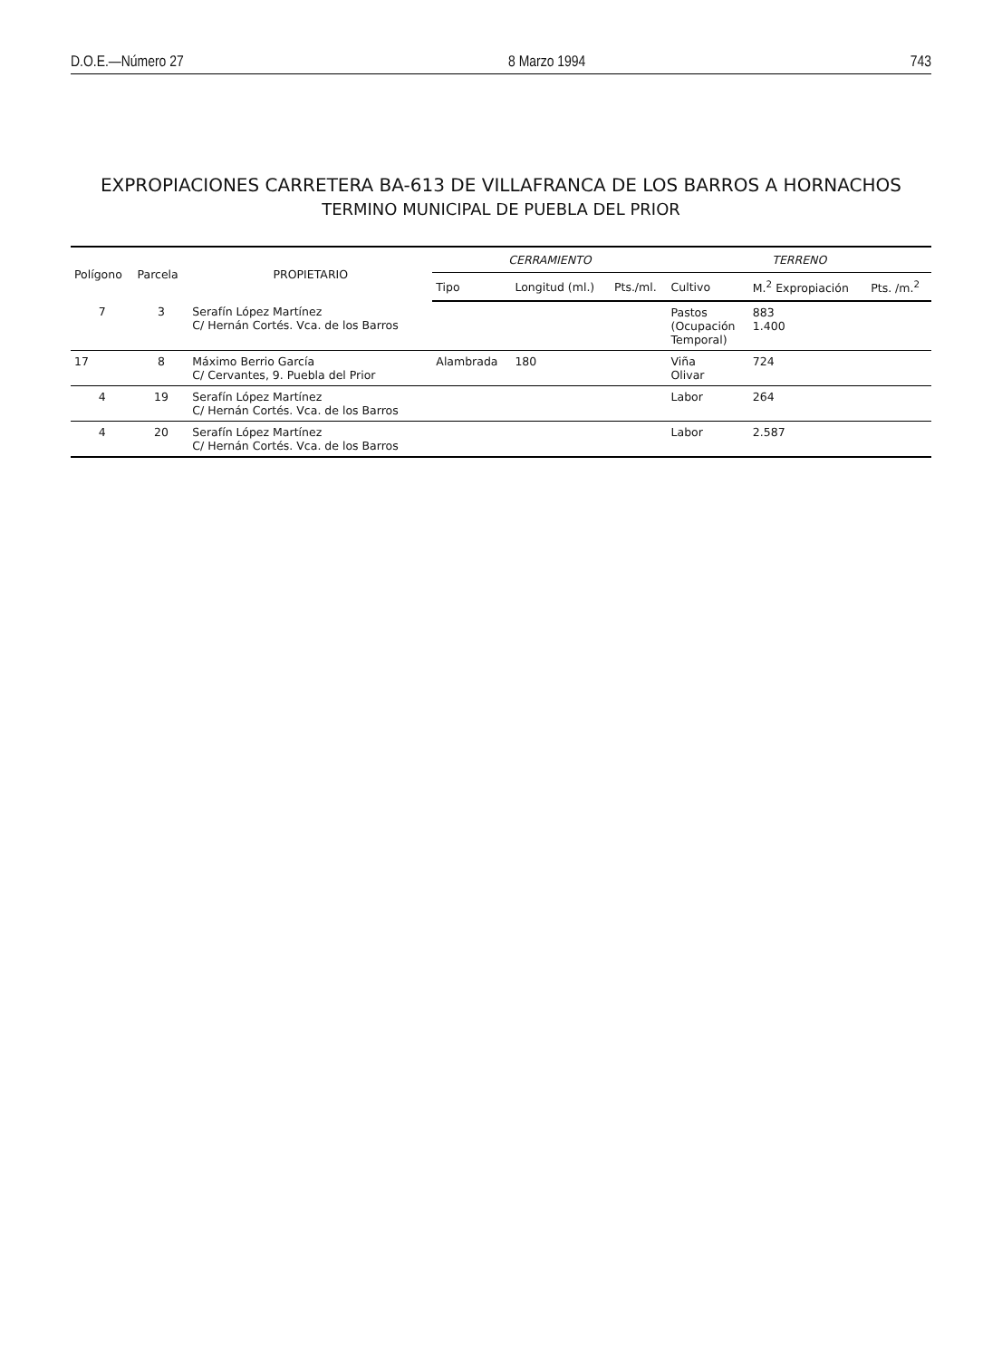D.O.E.—Número 27 8 Marzo 1994 743
EXPROPIACIONES CARRETERA BA-613 DE VILLAFRANCA DE LOS BARROS A HORNACHOS
TERMINO MUNICIPAL DE PUEBLA DEL PRIOR
| Polígono | Parcela | PROPIETARIO | CERRAMIENTO | | | TERRENO | | |
| --- | --- | --- | --- | --- | --- | --- | --- | --- |
| | | | Tipo | Longitud (ml.) | Pts./ml. | Cultivo | M.<sup>2</sup> Expropiación | Pts. /m.<sup>2</sup> |
| 7 | 3 | Serafín López Martínez C/ Hernán Cortés. Vca. de los Barros | | | | Pastos (Ocupación Temporal) | 883 1.400 | |
| 17 | 8 | Máximo Berrio García C/ Cervantes, 9. Puebla del Prior | Alambrada | 180 | | Viña Olivar | 724 | |
| 4 | 19 | Serafín López Martínez C/ Hernán Cortés. Vca. de los Barros | | | | Labor | 264 | |
| 4 | 20 | Serafín López Martínez C/ Hernán Cortés. Vca. de los Barros | | | | Labor | 2.587 | |